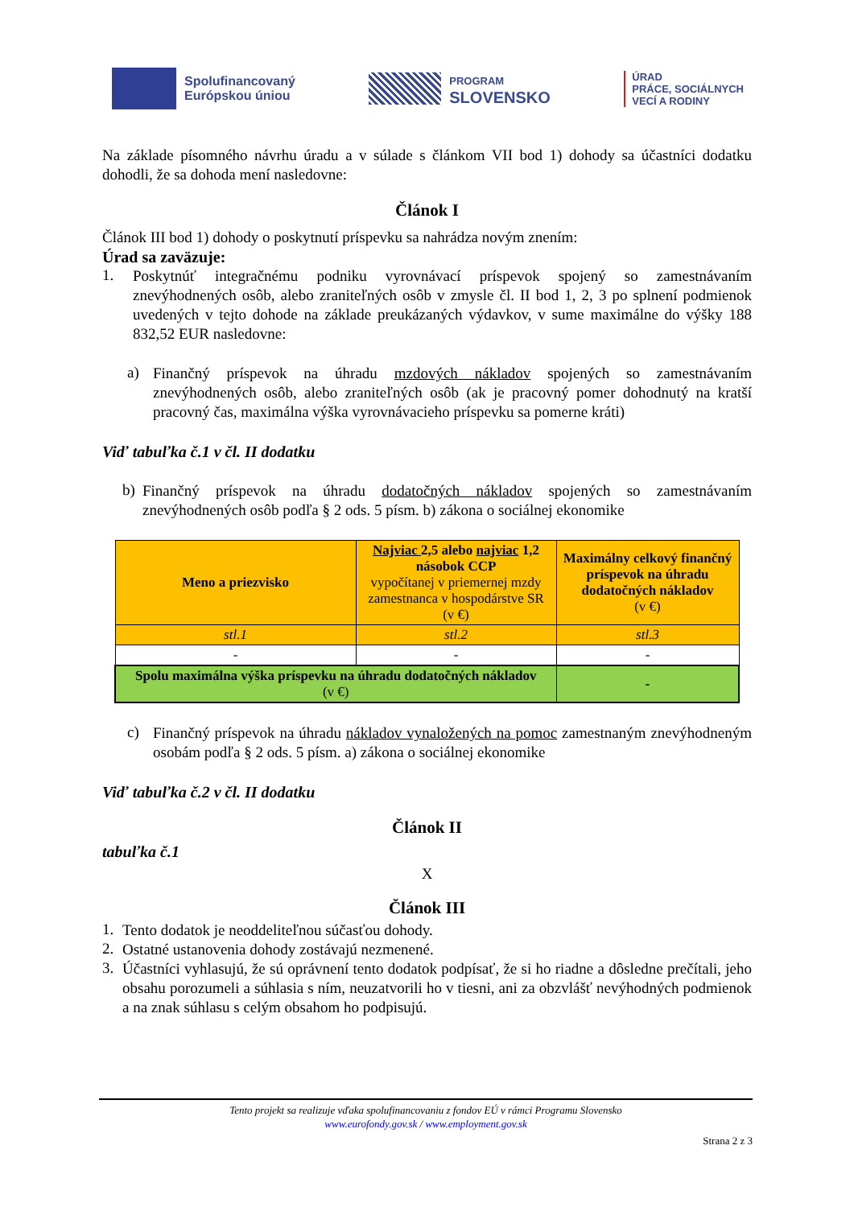Spolufinancovaný
Európskou úniou
PROGRAM
SLOVENSKO
ÚRAD
PRÁCE, SOCIÁLNYCH
VECÍ A RODINY
Na základe písomného návrhu úradu a v súlade s článkom VII bod 1) dohody sa účastníci dodatku dohodli, že sa dohoda mení nasledovne:
Článok I
Článok III bod 1) dohody o poskytnutí príspevku sa nahrádza novým znením:
Úrad sa zaväzuje:
1.
Poskytnúť integračnému podniku vyrovnávací príspevok spojený so zamestnávaním znevýhodnených osôb, alebo zraniteľných osôb v zmysle čl. II bod 1, 2, 3 po splnení podmienok uvedených v tejto dohode na základe preukázaných výdavkov, v sume maximálne do výšky 188 832,52 EUR nasledovne:
a)
Finančný príspevok na úhradu mzdových nákladov spojených so zamestnávaním znevýhodnených osôb, alebo zraniteľných osôb (ak je pracovný pomer dohodnutý na kratší pracovný čas, maximálna výška vyrovnávacieho príspevku sa pomerne kráti)
Viď tabuľka č.1 v čl. II dodatku
b)
Finančný príspevok na úhradu dodatočných nákladov spojených so zamestnávaním znevýhodnených osôb podľa § 2 ods. 5 písm. b) zákona o sociálnej ekonomike
| Meno a priezvisko | Najviac 2,5 alebo najviac 1,2 násobok CCP vypočítanej v priemernej mzdy zamestnanca v hospodárstve SR (v €) | Maximálny celkový finančný príspevok na úhradu dodatočných nákladov (v €) |
| --- | --- | --- |
| stl.1 | stl.2 | stl.3 |
| - | - | - |
| Spolu maximálna výška príspevku na úhradu dodatočných nákladov (v €) | | - |
c)
Finančný príspevok na úhradu nákladov vynaložených na pomoc zamestnaným znevýhodneným osobám podľa § 2 ods. 5 písm. a) zákona o sociálnej ekonomike
Viď tabuľka č.2 v čl. II dodatku
Článok II
tabuľka č.1
X
Článok III
1.
Tento dodatok je neoddeliteľnou súčasťou dohody.
2.
Ostatné ustanovenia dohody zostávajú nezmenené.
3.
Účastníci vyhlasujú, že sú oprávnení tento dodatok podpísať, že si ho riadne a dôsledne prečítali, jeho obsahu porozumeli a súhlasia s ním, neuzatvorili ho v tiesni, ani za obzvlášť nevýhodných podmienok a na znak súhlasu s celým obsahom ho podpisujú.
Tento projekt sa realizuje vďaka spolufinancovaniu z fondov EÚ v rámci Programu Slovensko
www.eurofondy.gov.sk / www.employment.gov.sk
Strana 2 z 3